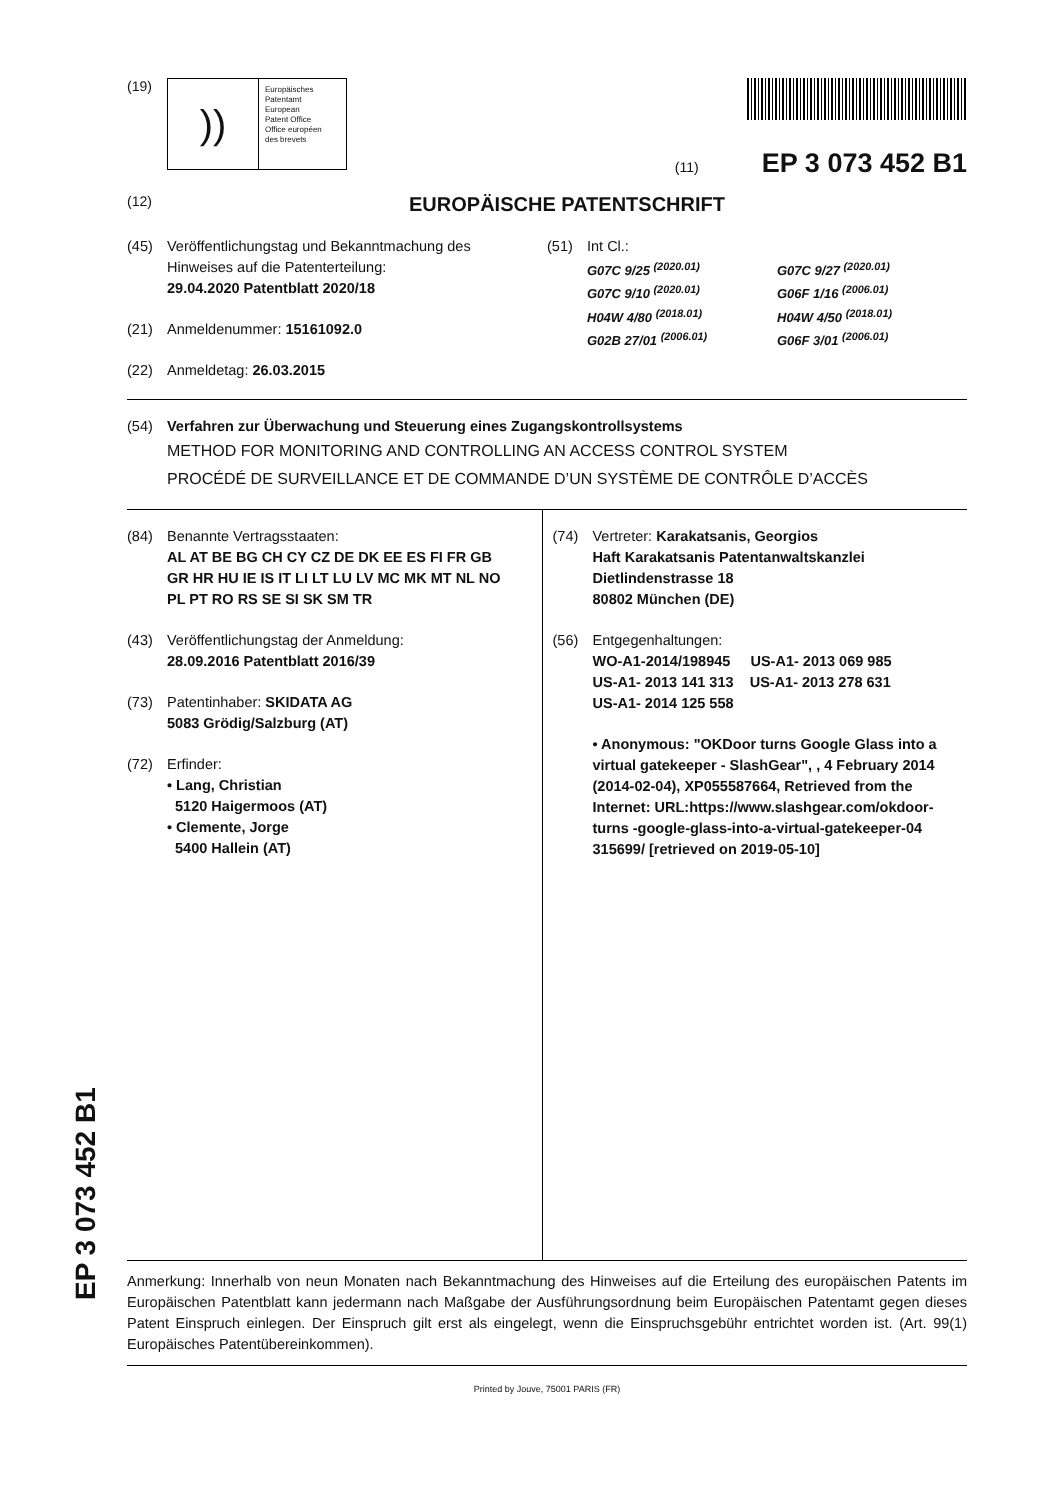(19)
))
Europäisches
Patentamt
European
Patent Office
Office européen
des brevets
(11) EP 3 073 452 B1
(12) EUROPÄISCHE PATENTSCHRIFT
(45) Veröffentlichungstag und Bekanntmachung des
Hinweises auf die Patenterteilung:
29.04.2020 Patentblatt 2020/18
(21) Anmeldenummer: 15161092.0
(22) Anmeldetag: 26.03.2015
(51) Int Cl.:
G07C 9/25 <sup>(2020.01)</sup>
G07C 9/10 <sup>(2020.01)</sup>
H04W 4/80 <sup>(2018.01)</sup>
G02B 27/01 <sup>(2006.01)</sup>
G07C 9/27 <sup>(2020.01)</sup>
G06F 1/16 <sup>(2006.01)</sup>
H04W 4/50 <sup>(2018.01)</sup>
G06F 3/01 <sup>(2006.01)</sup>
(54) Verfahren zur Überwachung und Steuerung eines Zugangskontrollsystems
METHOD FOR MONITORING AND CONTROLLING AN ACCESS CONTROL SYSTEM
PROCÉDÉ DE SURVEILLANCE ET DE COMMANDE D’UN SYSTÈME DE CONTRÔLE D’ACCÈS
(84) Benannte Vertragsstaaten:
AL AT BE BG CH CY CZ DE DK EE ES FI FR GB
GR HR HU IE IS IT LI LT LU LV MC MK MT NL NO
PL PT RO RS SE SI SK SM TR
(43) Veröffentlichungstag der Anmeldung:
28.09.2016 Patentblatt 2016/39
(73) Patentinhaber: SKIDATA AG
5083 Grödig/Salzburg (AT)
(72) Erfinder:
• Lang, Christian
5120 Haigermoos (AT)
• Clemente, Jorge
5400 Hallein (AT)
(74) Vertreter: Karakatsanis, Georgios
Haft Karakatsanis Patentanwaltskanzlei
Dietlindenstrasse 18
80802 München (DE)
(56) Entgegenhaltungen:
WO-A1-2014/198945 US-A1- 2013 069 985
US-A1- 2013 141 313 US-A1- 2013 278 631
US-A1- 2014 125 558
• Anonymous: "OKDoor turns Google Glass into a virtual gatekeeper - SlashGear", , 4 February 2014 (2014-02-04), XP055587664, Retrieved from the Internet: URL:https://www.slashgear.com/okdoor-turns -google-glass-into-a-virtual-gatekeeper-04 315699/ [retrieved on 2019-05-10]
Anmerkung: Innerhalb von neun Monaten nach Bekanntmachung des Hinweises auf die Erteilung des europäischen Patents im Europäischen Patentblatt kann jedermann nach Maßgabe der Ausführungsordnung beim Europäischen Patentamt gegen dieses Patent Einspruch einlegen. Der Einspruch gilt erst als eingelegt, wenn die Einspruchsgebühr entrichtet worden ist. (Art. 99(1) Europäisches Patentübereinkommen).
Printed by Jouve, 75001 PARIS (FR)
EP 3 073 452 B1